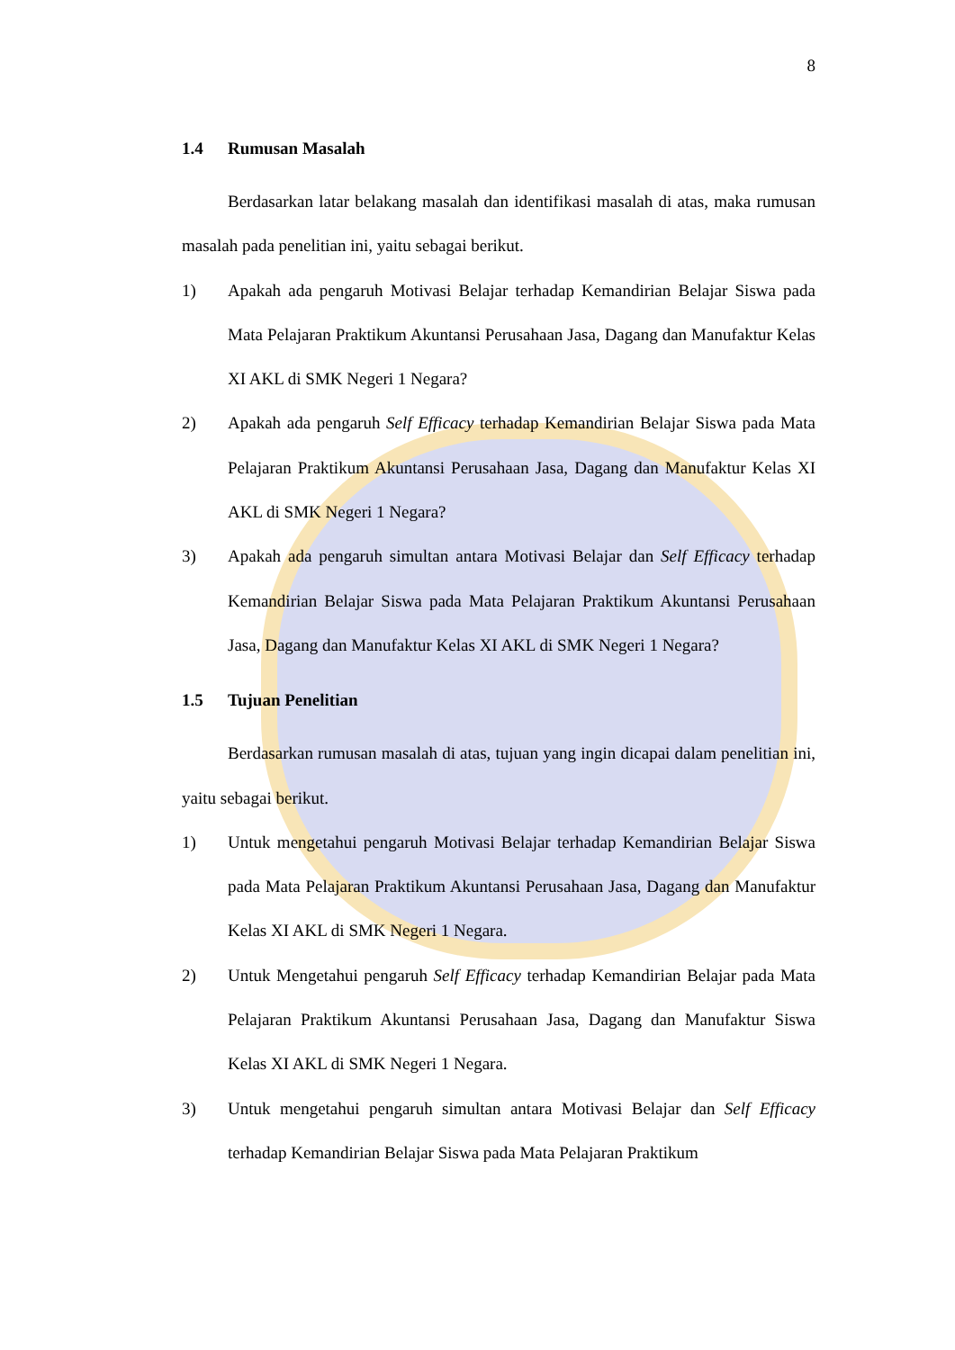8
1.4 Rumusan Masalah
Berdasarkan latar belakang masalah dan identifikasi masalah di atas, maka rumusan masalah pada penelitian ini, yaitu sebagai berikut.
1) Apakah ada pengaruh Motivasi Belajar terhadap Kemandirian Belajar Siswa pada Mata Pelajaran Praktikum Akuntansi Perusahaan Jasa, Dagang dan Manufaktur Kelas XI AKL di SMK Negeri 1 Negara?
2) Apakah ada pengaruh Self Efficacy terhadap Kemandirian Belajar Siswa pada Mata Pelajaran Praktikum Akuntansi Perusahaan Jasa, Dagang dan Manufaktur Kelas XI AKL di SMK Negeri 1 Negara?
3) Apakah ada pengaruh simultan antara Motivasi Belajar dan Self Efficacy terhadap Kemandirian Belajar Siswa pada Mata Pelajaran Praktikum Akuntansi Perusahaan Jasa, Dagang dan Manufaktur Kelas XI AKL di SMK Negeri 1 Negara?
1.5 Tujuan Penelitian
Berdasarkan rumusan masalah di atas, tujuan yang ingin dicapai dalam penelitian ini, yaitu sebagai berikut.
1) Untuk mengetahui pengaruh Motivasi Belajar terhadap Kemandirian Belajar Siswa pada Mata Pelajaran Praktikum Akuntansi Perusahaan Jasa, Dagang dan Manufaktur Kelas XI AKL di SMK Negeri 1 Negara.
2) Untuk Mengetahui pengaruh Self Efficacy terhadap Kemandirian Belajar pada Mata Pelajaran Praktikum Akuntansi Perusahaan Jasa, Dagang dan Manufaktur Siswa Kelas XI AKL di SMK Negeri 1 Negara.
3) Untuk mengetahui pengaruh simultan antara Motivasi Belajar dan Self Efficacy terhadap Kemandirian Belajar Siswa pada Mata Pelajaran Praktikum